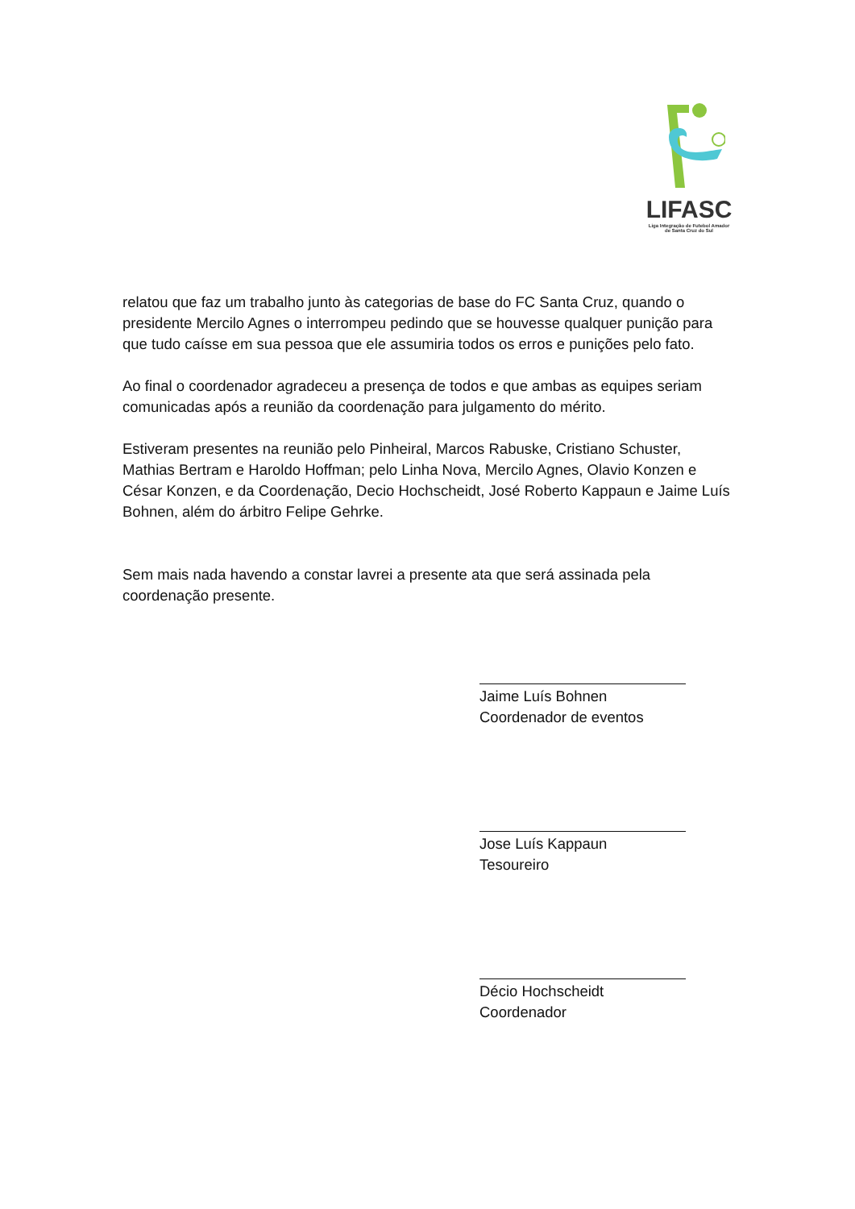LIFASC
Liga Integração de Futebol Amador
de Santa Cruz do Sul
relatou que faz um trabalho junto às categorias de base do FC Santa Cruz, quando o presidente Mercilo Agnes o interrompeu pedindo que se houvesse qualquer punição para que tudo caísse em sua pessoa que ele assumiria todos os erros e punições pelo fato.
Ao final o coordenador agradeceu a presença de todos e que ambas as equipes seriam comunicadas após a reunião da coordenação para julgamento do mérito.
Estiveram presentes na reunião pelo Pinheiral, Marcos Rabuske, Cristiano Schuster, Mathias Bertram e Haroldo Hoffman; pelo Linha Nova, Mercilo Agnes, Olavio Konzen e César Konzen, e da Coordenação, Decio Hochscheidt, José Roberto Kappaun e Jaime Luís Bohnen, além do árbitro Felipe Gehrke.
Sem mais nada havendo a constar lavrei a presente ata que será assinada pela coordenação presente.
Jaime Luís Bohnen
Coordenador de eventos
Jose Luís Kappaun
Tesoureiro
Décio Hochscheidt
Coordenador